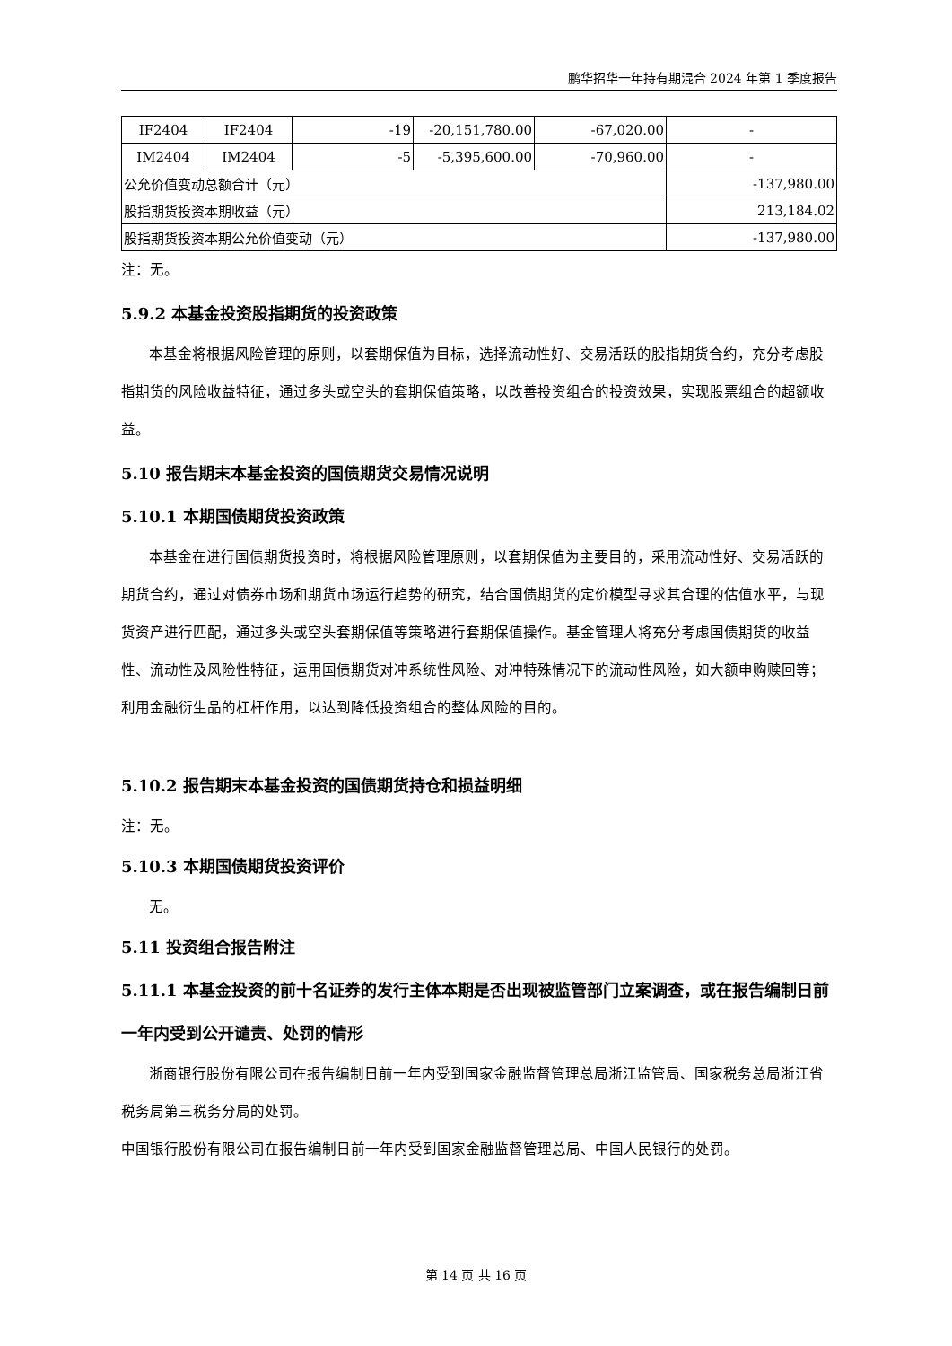鹏华招华一年持有期混合 2024 年第 1 季度报告
| IF2404 | IF2404 | -19 | -20,151,780.00 | -67,020.00 | - |
| IM2404 | IM2404 | -5 | -5,395,600.00 | -70,960.00 | - |
| 公允价值变动总额合计（元） | | | | | -137,980.00 |
| 股指期货投资本期收益（元） | | | | | 213,184.02 |
| 股指期货投资本期公允价值变动（元） | | | | | -137,980.00 |
注：无。
5.9.2 本基金投资股指期货的投资政策
本基金将根据风险管理的原则，以套期保值为目标，选择流动性好、交易活跃的股指期货合约，充分考虑股指期货的风险收益特征，通过多头或空头的套期保值策略，以改善投资组合的投资效果，实现股票组合的超额收益。
5.10 报告期末本基金投资的国债期货交易情况说明
5.10.1 本期国债期货投资政策
本基金在进行国债期货投资时，将根据风险管理原则，以套期保值为主要目的，采用流动性好、交易活跃的期货合约，通过对债券市场和期货市场运行趋势的研究，结合国债期货的定价模型寻求其合理的估值水平，与现货资产进行匹配，通过多头或空头套期保值等策略进行套期保值操作。基金管理人将充分考虑国债期货的收益性、流动性及风险性特征，运用国债期货对冲系统性风险、对冲特殊情况下的流动性风险，如大额申购赎回等；利用金融衍生品的杠杆作用，以达到降低投资组合的整体风险的目的。
5.10.2 报告期末本基金投资的国债期货持仓和损益明细
注：无。
5.10.3 本期国债期货投资评价
无。
5.11 投资组合报告附注
5.11.1 本基金投资的前十名证券的发行主体本期是否出现被监管部门立案调查，或在报告编制日前一年内受到公开谴责、处罚的情形
浙商银行股份有限公司在报告编制日前一年内受到国家金融监督管理总局浙江监管局、国家税务总局浙江省税务局第三税务分局的处罚。
中国银行股份有限公司在报告编制日前一年内受到国家金融监督管理总局、中国人民银行的处罚。
第 14 页 共 16 页